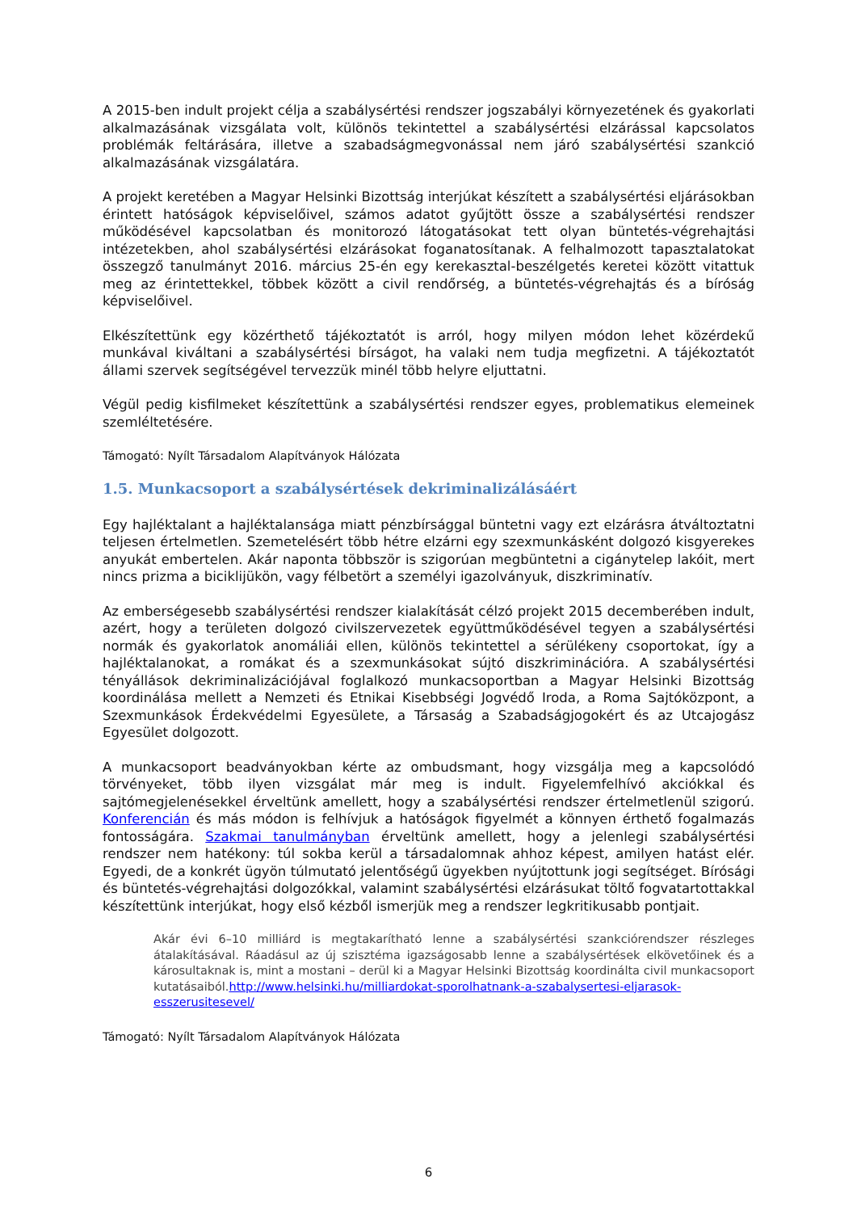A 2015-ben indult projekt célja a szabálysértési rendszer jogszabályi környezetének és gyakorlati alkalmazásának vizsgálata volt, különös tekintettel a szabálysértési elzárással kapcsolatos problémák feltárására, illetve a szabadságmegvonással nem járó szabálysértési szankció alkalmazásának vizsgálatára.
A projekt keretében a Magyar Helsinki Bizottság interjúkat készített a szabálysértési eljárásokban érintett hatóságok képviselőivel, számos adatot gyűjtött össze a szabálysértési rendszer működésével kapcsolatban és monitorozó látogatásokat tett olyan büntetés-végrehajtási intézetekben, ahol szabálysértési elzárásokat foganatosítanak. A felhalmozott tapasztalatokat összegző tanulmányt 2016. március 25-én egy kerekasztal-beszélgetés keretei között vitattuk meg az érintettekkel, többek között a civil rendőrség, a büntetés-végrehajtás és a bíróság képviselőivel.
Elkészítettünk egy közérthető tájékoztatót is arról, hogy milyen módon lehet közérdekű munkával kiváltani a szabálysértési bírságot, ha valaki nem tudja megfizetni. A tájékoztatót állami szervek segítségével tervezzük minél több helyre eljuttatni.
Végül pedig kisfilmeket készítettünk a szabálysértési rendszer egyes, problematikus elemeinek szemléltetésére.
Támogató: Nyílt Társadalom Alapítványok Hálózata
1.5. Munkacsoport a szabálysértések dekriminalizálásáért
Egy hajléktalant a hajléktalansága miatt pénzbírsággal büntetni vagy ezt elzárásra átváltoztatni teljesen értelmetlen. Szemetelésért több hétre elzárni egy szexmunkásként dolgozó kisgyerekes anyukát embertelen. Akár naponta többször is szigorúan megbüntetni a cigánytelep lakóit, mert nincs prizma a biciklijükön, vagy félbetört a személyi igazolványuk, diszkriminatív.
Az emberségesebb szabálysértési rendszer kialakítását célzó projekt 2015 decemberében indult, azért, hogy a területen dolgozó civilszervezetek együttműködésével tegyen a szabálysértési normák és gyakorlatok anomáliái ellen, különös tekintettel a sérülékeny csoportokat, így a hajléktalanokat, a romákat és a szexmunkásokat sújtó diszkriminációra. A szabálysértési tényállások dekriminalizációjával foglalkozó munkacsoportban a Magyar Helsinki Bizottság koordinálása mellett a Nemzeti és Etnikai Kisebbségi Jogvédő Iroda, a Roma Sajtóközpont, a Szexmunkások Érdekvédelmi Egyesülete, a Társaság a Szabadságjogokért és az Utcajogász Egyesület dolgozott.
A munkacsoport beadványokban kérte az ombudsmant, hogy vizsgálja meg a kapcsolódó törvényeket, több ilyen vizsgálat már meg is indult. Figyelemfelhívó akciókkal és sajtómegjelenésekkel érveltünk amellett, hogy a szabálysértési rendszer értelmetlenül szigorú. Konferencián és más módon is felhívjuk a hatóságok figyelmét a könnyen érthető fogalmazás fontosságára. Szakmai tanulmányban érveltünk amellett, hogy a jelenlegi szabálysértési rendszer nem hatékony: túl sokba kerül a társadalomnak ahhoz képest, amilyen hatást elér. Egyedi, de a konkrét ügyön túlmutató jelentőségű ügyekben nyújtottunk jogi segítséget. Bírósági és büntetés-végrehajtási dolgozókkal, valamint szabálysértési elzárásukat töltő fogvatartottakkal készítettünk interjúkat, hogy első kézből ismerjük meg a rendszer legkritikusabb pontjait.
Akár évi 6–10 milliárd is megtakarítható lenne a szabálysértési szankciórendszer részleges átalakításával. Ráadásul az új szisztéma igazságosabb lenne a szabálysértések elkövetőinek és a károsultaknak is, mint a mostani – derül ki a Magyar Helsinki Bizottság koordinálta civil munkacsoport kutatásaiból.http://www.helsinki.hu/milliardokat-sporolhatnank-a-szabalysertesi-eljarasok-esszerusitesevel/
Támogató: Nyílt Társadalom Alapítványok Hálózata
6